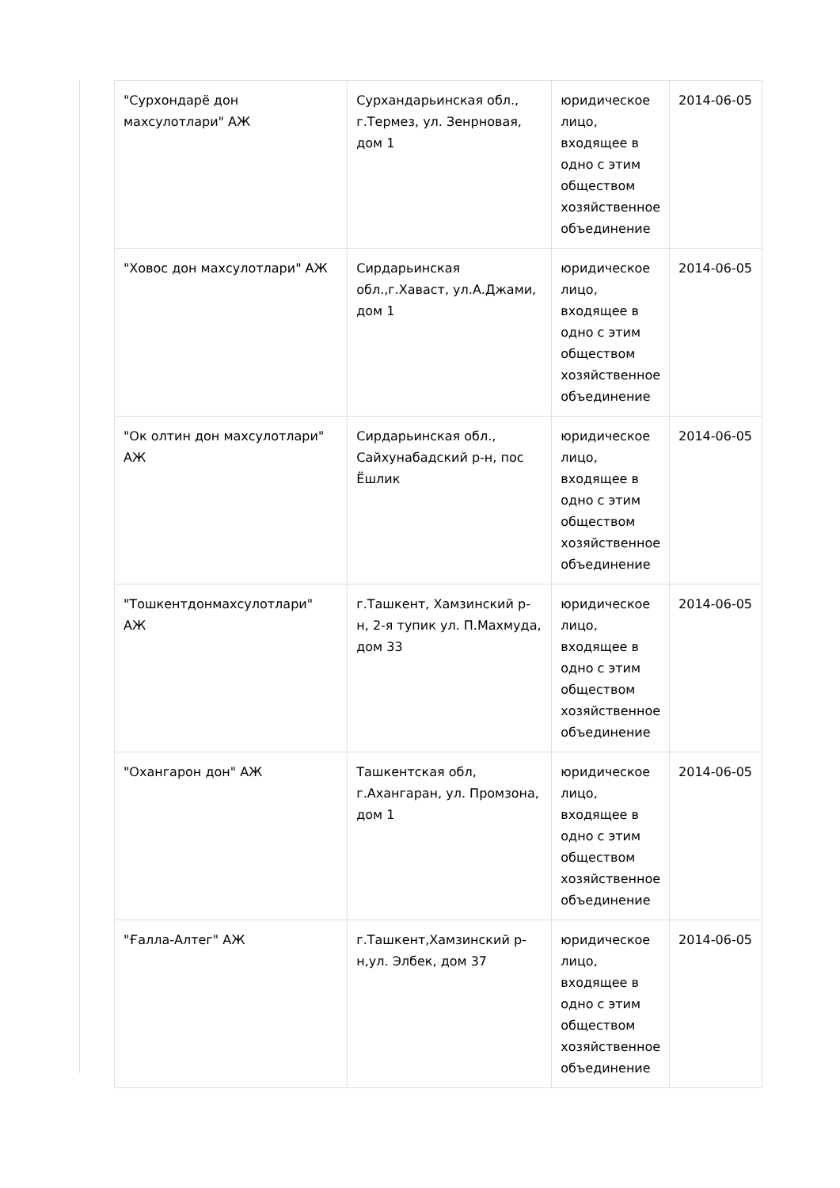| "Сурхондарё дон махсулотлари" АЖ | Сурхандарьинская обл., г.Термез, ул. Зенрновая, дом 1 | юридическое лицо, входящее в одно с этим обществом хозяйственное объединение | 2014-06-05 |
| "Ховос дон махсулотлари" АЖ | Сирдарьинская обл.,г.Хаваст, ул.А.Джами, дом 1 | юридическое лицо, входящее в одно с этим обществом хозяйственное объединение | 2014-06-05 |
| "Ок олтин дон махсулотлари" АЖ | Сирдарьинская обл., Сайхунабадский р-н, пос Ёшлик | юридическое лицо, входящее в одно с этим обществом хозяйственное объединение | 2014-06-05 |
| "Тошкентдонмахсулотлари" АЖ | г.Ташкент, Хамзинский р-н, 2-я тупик ул. П.Махмуда, дом 33 | юридическое лицо, входящее в одно с этим обществом хозяйственное объединение | 2014-06-05 |
| "Охангарон дон" АЖ | Ташкентская обл, г.Ахангаран, ул. Промзона, дом 1 | юридическое лицо, входящее в одно с этим обществом хозяйственное объединение | 2014-06-05 |
| "Ғалла-Алтег" АЖ | г.Ташкент,Хамзинский р-н,ул. Элбек, дом 37 | юридическое лицо, входящее в одно с этим обществом хозяйственное объединение | 2014-06-05 |